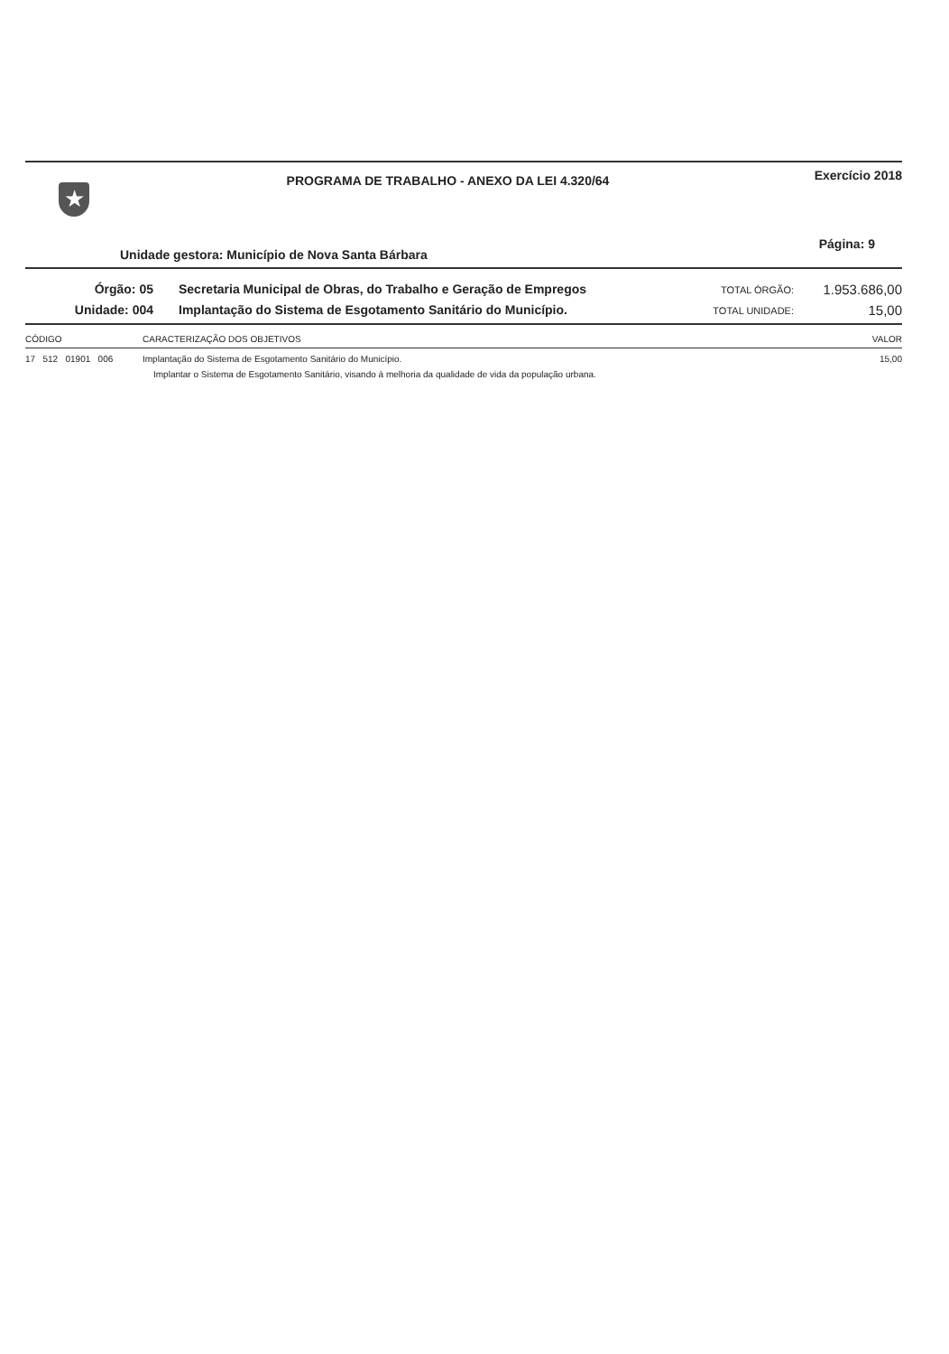★
PROGRAMA DE TRABALHO - ANEXO DA LEI 4.320/64
Unidade gestora: Município de Nova Santa Bárbara
Exercício 2018
Página: 9
Órgão: 05 Secretaria Municipal de Obras, do Trabalho e Geração de Empregos
TOTAL ÓRGÃO:
1.953.686,00
Unidade: 004 Implantação do Sistema de Esgotamento Sanitário do Município.
TOTAL UNIDADE:
15,00
| CÓDIGO | CARACTERIZAÇÃO DOS OBJETIVOS | VALOR |
| --- | --- | --- |
| 17 512 01901 006 | Implantação do Sistema de Esgotamento Sanitário do Município. Implantar o Sistema de Esgotamento Sanitário, visando à melhoria da qualidade de vida da população urbana. | 15,00 |